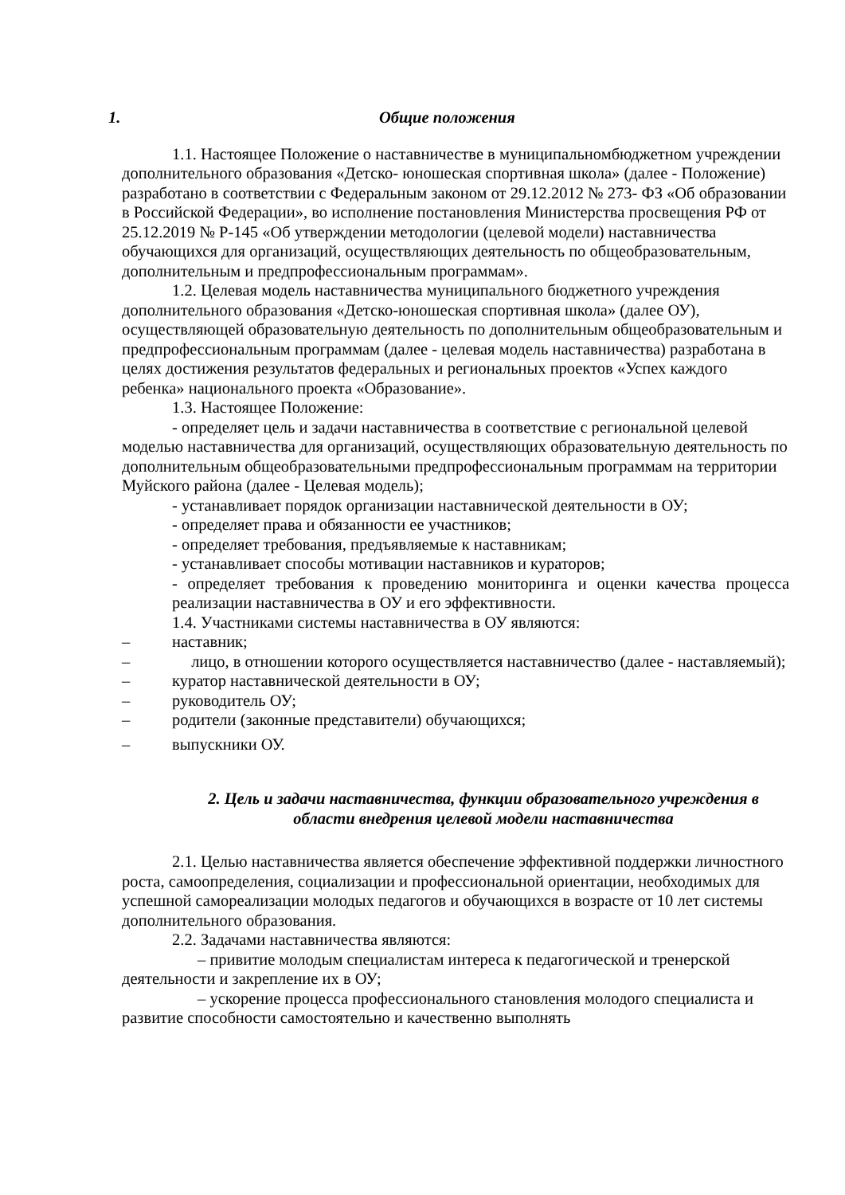1. Общие положения
1.1. Настоящее Положение о наставничестве в муниципальномбюджетном учреждении дополнительного образования «Детско- юношеская спортивная школа» (далее - Положение) разработано в соответствии с Федеральным законом от 29.12.2012 № 273- ФЗ «Об образовании в Российской Федерации», во исполнение постановления Министерства просвещения РФ от 25.12.2019 № Р-145 «Об утверждении методологии (целевой модели) наставничества обучающихся для организаций, осуществляющих деятельность по общеобразовательным, дополнительным и предпрофессиональным программам».
1.2. Целевая модель наставничества муниципального бюджетного учреждения дополнительного образования «Детско-юношеская спортивная школа» (далее ОУ), осуществляющей образовательную деятельность по дополнительным общеобразовательным и предпрофессиональным программам (далее - целевая модель наставничества) разработана в целях достижения результатов федеральных и региональных проектов «Успех каждого ребенка» национального проекта «Образование».
1.3. Настоящее Положение:
- определяет цель и задачи наставничества в соответствие с региональной целевой моделью наставничества для организаций, осуществляющих образовательную деятельность по дополнительным общеобразовательными предпрофессиональным программам на территории Муйского района (далее - Целевая модель);
- устанавливает порядок организации наставнической деятельности в ОУ;
- определяет права и обязанности ее участников;
- определяет требования, предъявляемые к наставникам;
- устанавливает способы мотивации наставников и кураторов;
- определяет требования к проведению мониторинга и оценки качества процесса реализации наставничества в ОУ и его эффективности.
1.4. Участниками системы наставничества в ОУ являются:
– наставник;
– лицо, в отношении которого осуществляется наставничество (далее - наставляемый);
– куратор наставнической деятельности в ОУ;
– руководитель ОУ;
– родители (законные представители) обучающихся;
– выпускники ОУ.
2. Цель и задачи наставничества, функции образовательного учреждения в области внедрения целевой модели наставничества
2.1. Целью наставничества является обеспечение эффективной поддержки личностного роста, самоопределения, социализации и профессиональной ориентации, необходимых для успешной самореализации молодых педагогов и обучающихся в возрасте от 10 лет системы дополнительного образования.
2.2. Задачами наставничества являются:
– привитие молодым специалистам интереса к педагогической и тренерской деятельности и закрепление их в ОУ;
– ускорение процесса профессионального становления молодого специалиста и развитие способности самостоятельно и качественно выполнять